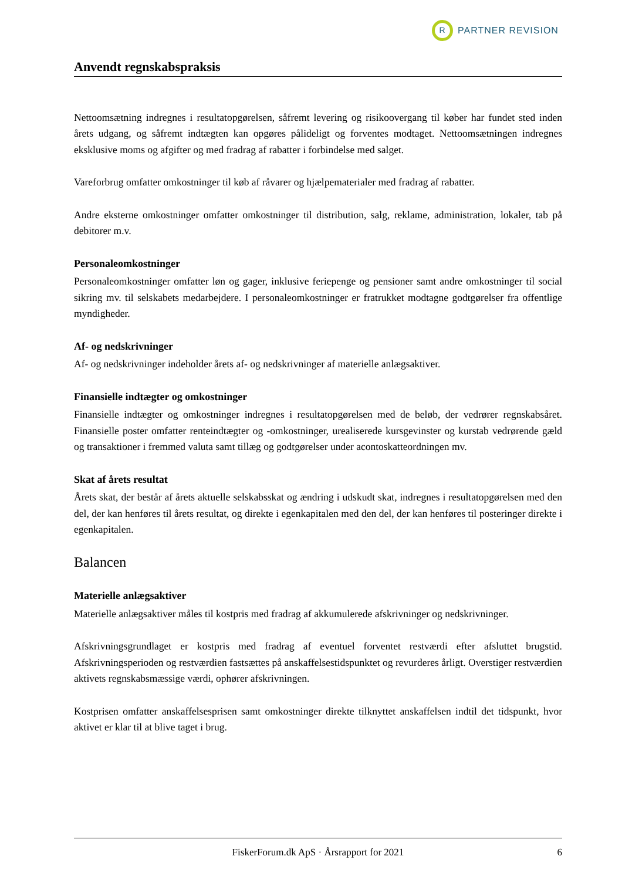R
PARTNER REVISION
Anvendt regnskabspraksis
Nettoomsætning indregnes i resultatopgørelsen, såfremt levering og risikoovergang til køber har fundet sted inden årets udgang, og såfremt indtægten kan opgøres pålideligt og forventes modtaget. Nettoomsætningen indregnes eksklusive moms og afgifter og med fradrag af rabatter i forbindelse med salget.
Vareforbrug omfatter omkostninger til køb af råvarer og hjælpematerialer med fradrag af rabatter.
Andre eksterne omkostninger omfatter omkostninger til distribution, salg, reklame, administration, lokaler, tab på debitorer m.v.
Personaleomkostninger
Personaleomkostninger omfatter løn og gager, inklusive feriepenge og pensioner samt andre omkostninger til social sikring mv. til selskabets medarbejdere. I personaleomkostninger er fratrukket modtagne godtgørelser fra offentlige myndigheder.
Af- og nedskrivninger
Af- og nedskrivninger indeholder årets af- og nedskrivninger af materielle anlægsaktiver.
Finansielle indtægter og omkostninger
Finansielle indtægter og omkostninger indregnes i resultatopgørelsen med de beløb, der vedrører regnskabsåret. Finansielle poster omfatter renteindtægter og -omkostninger, urealiserede kursgevinster og kurstab vedrørende gæld og transaktioner i fremmed valuta samt tillæg og godtgørelser under acontoskatteordningen mv.
Skat af årets resultat
Årets skat, der består af årets aktuelle selskabsskat og ændring i udskudt skat, indregnes i resultatopgørelsen med den del, der kan henføres til årets resultat, og direkte i egenkapitalen med den del, der kan henføres til posteringer direkte i egenkapitalen.
Balancen
Materielle anlægsaktiver
Materielle anlægsaktiver måles til kostpris med fradrag af akkumulerede afskrivninger og nedskrivninger.
Afskrivningsgrundlaget er kostpris med fradrag af eventuel forventet restværdi efter afsluttet brugstid. Afskrivningsperioden og restværdien fastsættes på anskaffelsestidspunktet og revurderes årligt. Overstiger restværdien aktivets regnskabsmæssige værdi, ophører afskrivningen.
Kostprisen omfatter anskaffelsesprisen samt omkostninger direkte tilknyttet anskaffelsen indtil det tidspunkt, hvor aktivet er klar til at blive taget i brug.
FiskerForum.dk ApS · Årsrapport for 2021 6